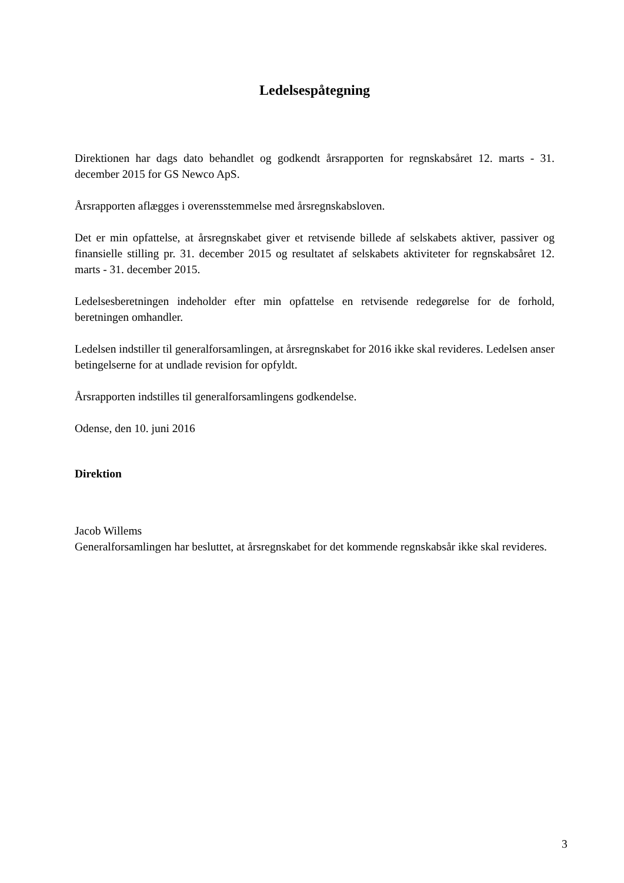Ledelsespåtegning
Direktionen har dags dato behandlet og godkendt årsrapporten for regnskabsåret 12. marts - 31. december 2015 for GS Newco ApS.
Årsrapporten aflægges i overensstemmelse med årsregnskabsloven.
Det er min opfattelse, at årsregnskabet giver et retvisende billede af selskabets aktiver, passiver og finansielle stilling pr. 31. december 2015 og resultatet af selskabets aktiviteter for regnskabsåret 12. marts - 31. december 2015.
Ledelsesberetningen indeholder efter min opfattelse en retvisende redegørelse for de forhold, beretningen omhandler.
Ledelsen indstiller til generalforsamlingen, at årsregnskabet for 2016 ikke skal revideres. Ledelsen anser betingelserne for at undlade revision for opfyldt.
Årsrapporten indstilles til generalforsamlingens godkendelse.
Odense, den 10. juni 2016
Direktion
Jacob Willems
Generalforsamlingen har besluttet, at årsregnskabet for det kommende regnskabsår ikke skal revideres.
3